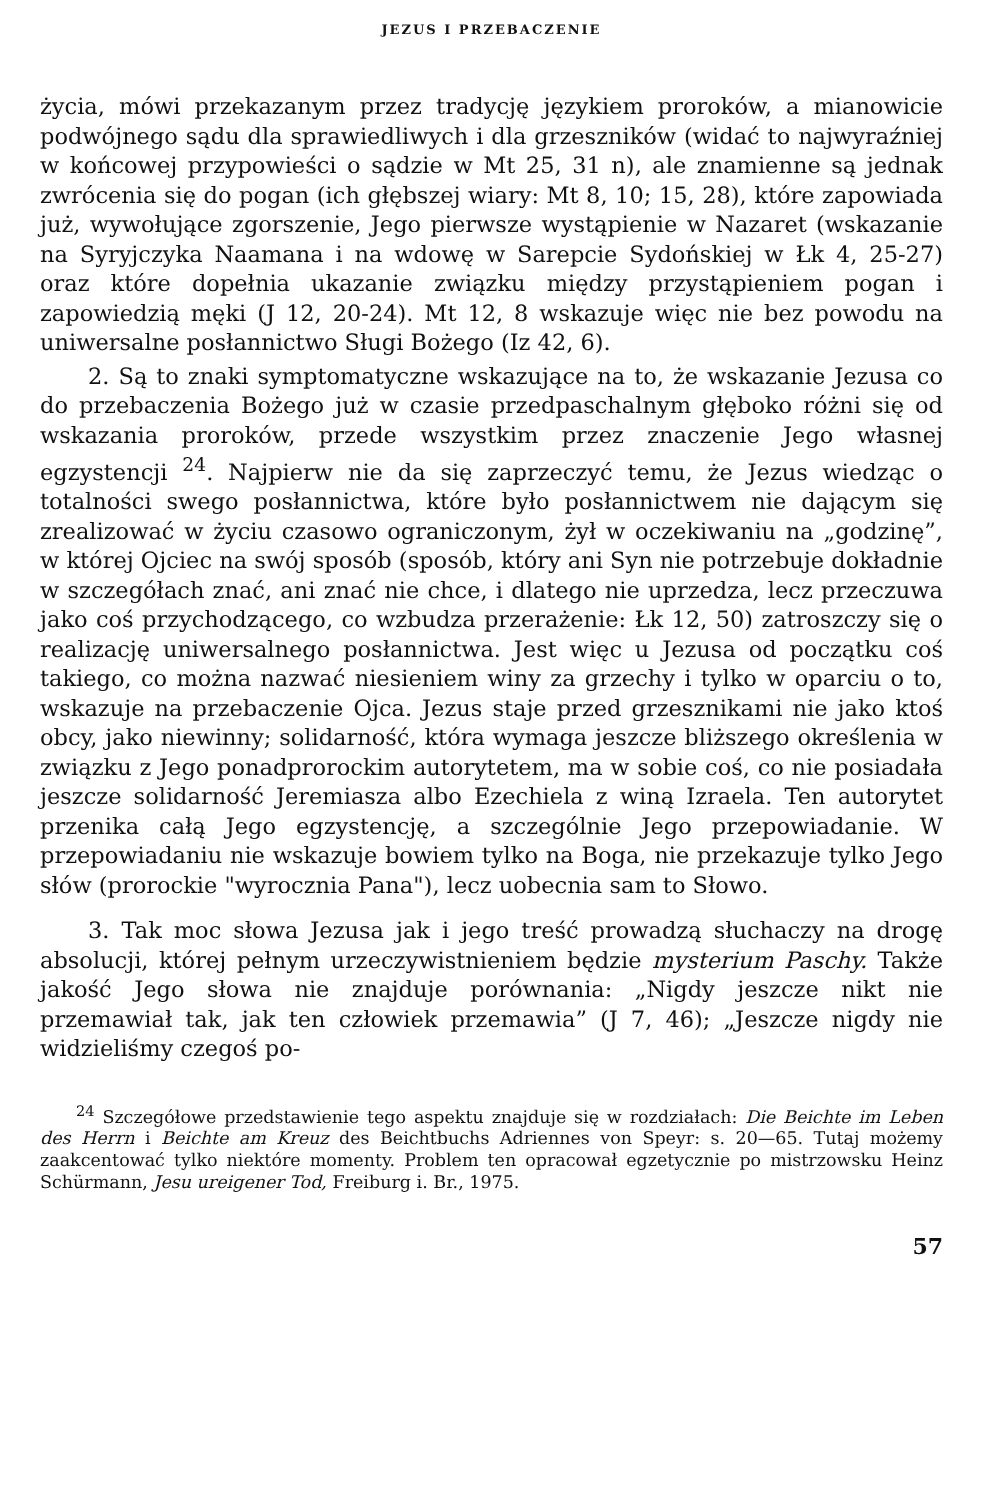JEZUS I PRZEBACZENIE
życia, mówi przekazanym przez tradycję językiem proroków, a mianowicie podwójnego sądu dla sprawiedliwych i dla grzeszników (widać to najwyraźniej w końcowej przypowieści o sądzie w Mt 25, 31 n), ale znamienne są jednak zwrócenia się do pogan (ich głębszej wiary: Mt 8, 10; 15, 28), które zapowiada już, wywołujące zgorszenie, Jego pierwsze wystąpienie w Nazaret (wskazanie na Syryjczyka Naamana i na wdowę w Sarepcie Sydońskiej w Łk 4, 25-27) oraz które dopełnia ukazanie związku między przystąpieniem pogan i zapowiedzią męki (J 12, 20-24). Mt 12, 8 wskazuje więc nie bez powodu na uniwersalne posłannictwo Sługi Bożego (Iz 42, 6).
2. Są to znaki symptomatyczne wskazujące na to, że wskazanie Jezusa co do przebaczenia Bożego już w czasie przedpaschalnym głęboko różni się od wskazania proroków, przede wszystkim przez znaczenie Jego własnej egzystencji <sup>24</sup>. Najpierw nie da się zaprzeczyć temu, że Jezus wiedząc o totalności swego posłannictwa, które było posłannictwem nie dającym się zrealizować w życiu czasowo ograniczonym, żył w oczekiwaniu na „godzinę”, w której Ojciec na swój sposób (sposób, który ani Syn nie potrzebuje dokładnie w szczegółach znać, ani znać nie chce, i dlatego nie uprzedza, lecz przeczuwa jako coś przychodzącego, co wzbudza przerażenie: Łk 12, 50) zatroszczy się o realizację uniwersalnego posłannictwa. Jest więc u Jezusa od początku coś takiego, co można nazwać niesieniem winy za grzechy i tylko w oparciu o to, wskazuje na przebaczenie Ojca. Jezus staje przed grzesznikami nie jako ktoś obcy, jako niewinny; solidarność, która wymaga jeszcze bliższego określenia w związku z Jego ponadprorockim autorytetem, ma w sobie coś, co nie posiadała jeszcze solidarność Jeremiasza albo Ezechiela z winą Izraela. Ten autorytet przenika całą Jego egzystencję, a szczególnie Jego przepowiadanie. W przepowiadaniu nie wskazuje bowiem tylko na Boga, nie przekazuje tylko Jego słów (prorockie "wyrocznia Pana"), lecz uobecnia sam to Słowo.
3. Tak moc słowa Jezusa jak i jego treść prowadzą słuchaczy na drogę absolucji, której pełnym urzeczywistnieniem będzie mysterium Paschy. Także jakość Jego słowa nie znajduje porównania: „Nigdy jeszcze nikt nie przemawiał tak, jak ten człowiek przemawia” (J 7, 46); „Jeszcze nigdy nie widzieliśmy czegoś po-
<sup>24</sup> Szczegółowe przedstawienie tego aspektu znajduje się w rozdziałach: Die Beichte im Leben des Herrn i Beichte am Kreuz des Beichtbuchs Adriennes von Speyr: s. 20—65. Tutaj możemy zaakcentować tylko niektóre momenty. Problem ten opracował egzetycznie po mistrzowsku Heinz Schürmann, Jesu ureigener Tod, Freiburg i. Br., 1975.
57